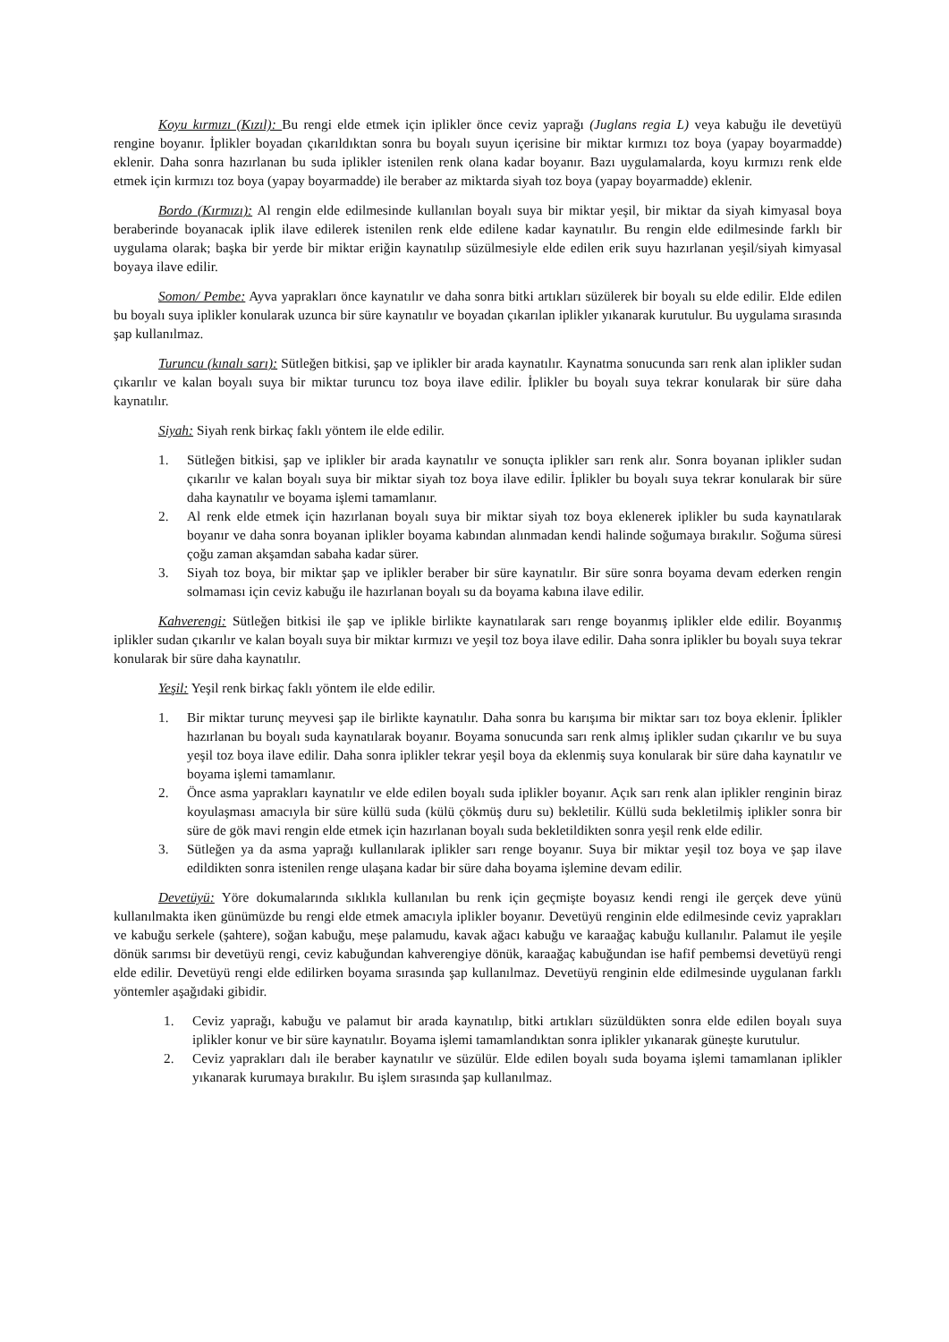Koyu kırmızı (Kızıl): Bu rengi elde etmek için iplikler önce ceviz yaprağı (Juglans regia L) veya kabuğu ile devetüyü rengine boyanır. İplikler boyadan çıkarıldıktan sonra bu boyalı suyun içerisine bir miktar kırmızı toz boya (yapay boyarmadde) eklenir. Daha sonra hazırlanan bu suda iplikler istenilen renk olana kadar boyanır. Bazı uygulamalarda, koyu kırmızı renk elde etmek için kırmızı toz boya (yapay boyarmadde) ile beraber az miktarda siyah toz boya (yapay boyarmadde) eklenir.
Bordo (Kırmızı): Al rengin elde edilmesinde kullanılan boyalı suya bir miktar yeşil, bir miktar da siyah kimyasal boya beraberinde boyanacak iplik ilave edilerek istenilen renk elde edilene kadar kaynatılır. Bu rengin elde edilmesinde farklı bir uygulama olarak; başka bir yerde bir miktar eriğin kaynatılıp süzülmesiyle elde edilen erik suyu hazırlanan yeşil/siyah kimyasal boyaya ilave edilir.
Somon/ Pembe: Ayva yaprakları önce kaynatılır ve daha sonra bitki artıkları süzülerek bir boyalı su elde edilir. Elde edilen bu boyalı suya iplikler konularak uzunca bir süre kaynatılır ve boyadan çıkarılan iplikler yıkanarak kurutulur. Bu uygulama sırasında şap kullanılmaz.
Turuncu (kınalı sarı): Sütleğen bitkisi, şap ve iplikler bir arada kaynatılır. Kaynatma sonucunda sarı renk alan iplikler sudan çıkarılır ve kalan boyalı suya bir miktar turuncu toz boya ilave edilir. İplikler bu boyalı suya tekrar konularak bir süre daha kaynatılır.
Siyah: Siyah renk birkaç faklı yöntem ile elde edilir.
1. Sütleğen bitkisi, şap ve iplikler bir arada kaynatılır ve sonuçta iplikler sarı renk alır. Sonra boyanan iplikler sudan çıkarılır ve kalan boyalı suya bir miktar siyah toz boya ilave edilir. İplikler bu boyalı suya tekrar konularak bir süre daha kaynatılır ve boyama işlemi tamamlanır.
2. Al renk elde etmek için hazırlanan boyalı suya bir miktar siyah toz boya eklenerek iplikler bu suda kaynatılarak boyanır ve daha sonra boyanan iplikler boyama kabından alınmadan kendi halinde soğumaya bırakılır. Soğuma süresi çoğu zaman akşamdan sabaha kadar sürer.
3. Siyah toz boya, bir miktar şap ve iplikler beraber bir süre kaynatılır. Bir süre sonra boyama devam ederken rengin solmaması için ceviz kabuğu ile hazırlanan boyalı su da boyama kabına ilave edilir.
Kahverengi: Sütleğen bitkisi ile şap ve iplikle birlikte kaynatılarak sarı renge boyanmış iplikler elde edilir. Boyanmış iplikler sudan çıkarılır ve kalan boyalı suya bir miktar kırmızı ve yeşil toz boya ilave edilir. Daha sonra iplikler bu boyalı suya tekrar konularak bir süre daha kaynatılır.
Yeşil: Yeşil renk birkaç faklı yöntem ile elde edilir.
1. Bir miktar turunç meyvesi şap ile birlikte kaynatılır. Daha sonra bu karışıma bir miktar sarı toz boya eklenir. İplikler hazırlanan bu boyalı suda kaynatılarak boyanır. Boyama sonucunda sarı renk almış iplikler sudan çıkarılır ve bu suya yeşil toz boya ilave edilir. Daha sonra iplikler tekrar yeşil boya da eklenmiş suya konularak bir süre daha kaynatılır ve boyama işlemi tamamlanır.
2. Önce asma yaprakları kaynatılır ve elde edilen boyalı suda iplikler boyanır. Açık sarı renk alan iplikler renginin biraz koyulaşması amacıyla bir süre küllü suda (külü çökmüş duru su) bekletilir. Küllü suda bekletilmiş iplikler sonra bir süre de gök mavi rengin elde etmek için hazırlanan boyalı suda bekletildikten sonra yeşil renk elde edilir.
3. Sütleğen ya da asma yaprağı kullanılarak iplikler sarı renge boyanır. Suya bir miktar yeşil toz boya ve şap ilave edildikten sonra istenilen renge ulaşana kadar bir süre daha boyama işlemine devam edilir.
Devetüyü: Yöre dokumalarında sıklıkla kullanılan bu renk için geçmişte boyasız kendi rengi ile gerçek deve yünü kullanılmakta iken günümüzde bu rengi elde etmek amacıyla iplikler boyanır. Devetüyü renginin elde edilmesinde ceviz yaprakları ve kabuğu serkele (şahtere), soğan kabuğu, meşe palamudu, kavak ağacı kabuğu ve karaağaç kabuğu kullanılır. Palamut ile yeşile dönük sarımsı bir devetüyü rengi, ceviz kabuğundan kahverengiye dönük, karaağaç kabuğundan ise hafif pembemsi devetüyü rengi elde edilir. Devetüyü rengi elde edilirken boyama sırasında şap kullanılmaz. Devetüyü renginin elde edilmesinde uygulanan farklı yöntemler aşağıdaki gibidir.
1. Ceviz yaprağı, kabuğu ve palamut bir arada kaynatılıp, bitki artıkları süzüldükten sonra elde edilen boyalı suya iplikler konur ve bir süre kaynatılır. Boyama işlemi tamamlandıktan sonra iplikler yıkanarak güneşte kurutulur.
2. Ceviz yaprakları dalı ile beraber kaynatılır ve süzülür. Elde edilen boyalı suda boyama işlemi tamamlanan iplikler yıkanarak kurumaya bırakılır. Bu işlem sırasında şap kullanılmaz.